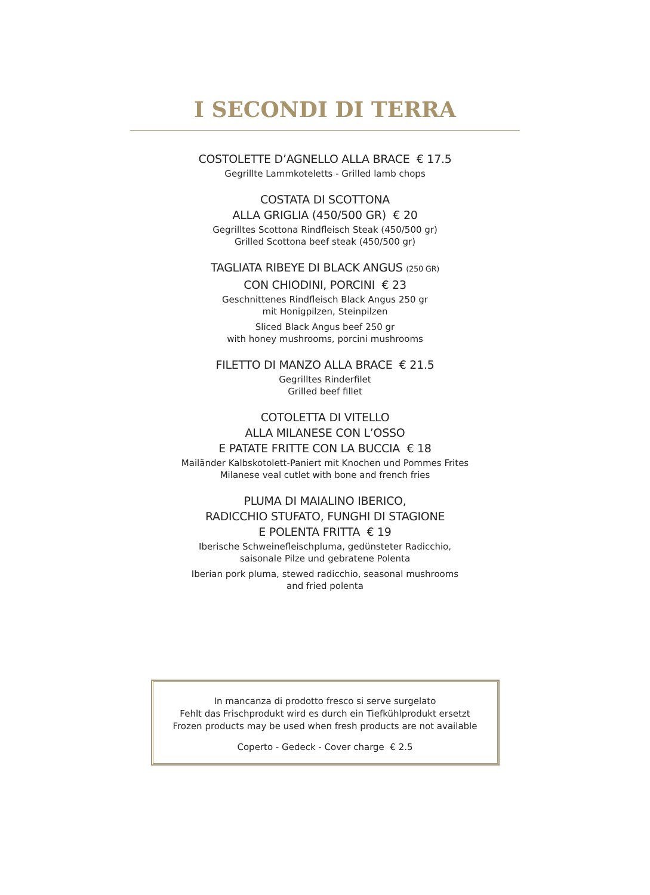I SECONDI DI TERRA
COSTOLETTE D’AGNELLO ALLA BRACE € 17.5
Gegrillte Lammkoteletts - Grilled lamb chops
COSTATA DI SCOTTONA
ALLA GRIGLIA (450/500 GR) € 20
Gegrilltes Scottona Rindfleisch Steak (450/500 gr)
Grilled Scottona beef steak (450/500 gr)
TAGLIATA RIBEYE DI BLACK ANGUS (250 GR)
CON CHIODINI, PORCINI € 23
Geschnittenes Rindfleisch Black Angus 250 gr
mit Honigpilzen, Steinpilzen
Sliced Black Angus beef 250 gr
with honey mushrooms, porcini mushrooms
FILETTO DI MANZO ALLA BRACE € 21.5
Gegrilltes Rinderfilet
Grilled beef fillet
COTOLETTA DI VITELLO
ALLA MILANESE CON L’OSSO
E PATATE FRITTE CON LA BUCCIA € 18
Mailänder Kalbskotolett-Paniert mit Knochen und Pommes Frites
Milanese veal cutlet with bone and french fries
PLUMA DI MAIALINO IBERICO,
RADICCHIO STUFATO, FUNGHI DI STAGIONE
E POLENTA FRITTA € 19
Iberische Schweinefleischpluma, gedünsteter Radicchio,
saisonale Pilze und gebratene Polenta
Iberian pork pluma, stewed radicchio, seasonal mushrooms
and fried polenta
In mancanza di prodotto fresco si serve surgelato
Fehlt das Frischprodukt wird es durch ein Tiefkühlprodukt ersetzt
Frozen products may be used when fresh products are not available
Coperto - Gedeck - Cover charge € 2.5